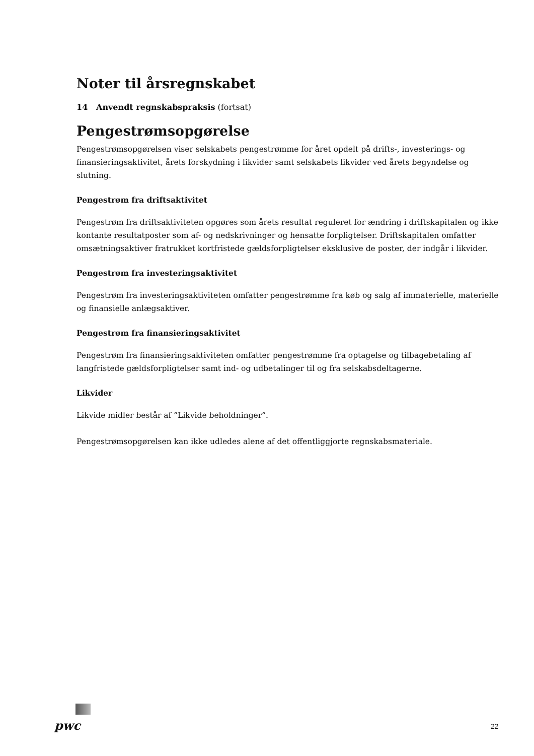Noter til årsregnskabet
14 Anvendt regnskabspraksis (fortsat)
Pengestrømsopgørelse
Pengestrømsopgørelsen viser selskabets pengestrømme for året opdelt på drifts-, investerings- og finansieringsaktivitet, årets forskydning i likvider samt selskabets likvider ved årets begyndelse og slutning.
Pengestrøm fra driftsaktivitet
Pengestrøm fra driftsaktiviteten opgøres som årets resultat reguleret for ændring i driftskapitalen og ikke kontante resultatposter som af- og nedskrivninger og hensatte forpligtelser. Driftskapitalen omfatter omsætningsaktiver fratrukket kortfristede gældsforpligtelser eksklusive de poster, der indgår i likvider.
Pengestrøm fra investeringsaktivitet
Pengestrøm fra investeringsaktiviteten omfatter pengestrømme fra køb og salg af immaterielle, materielle og finansielle anlægsaktiver.
Pengestrøm fra finansieringsaktivitet
Pengestrøm fra finansieringsaktiviteten omfatter pengestrømme fra optagelse og tilbagebetaling af langfristede gældsforpligtelser samt ind- og udbetalinger til og fra selskabsdeltagerne.
Likvider
Likvide midler består af ”Likvide beholdninger”.
Pengestrømsopgørelsen kan ikke udledes alene af det offentliggjorte regnskabsmateriale.
pwc 22